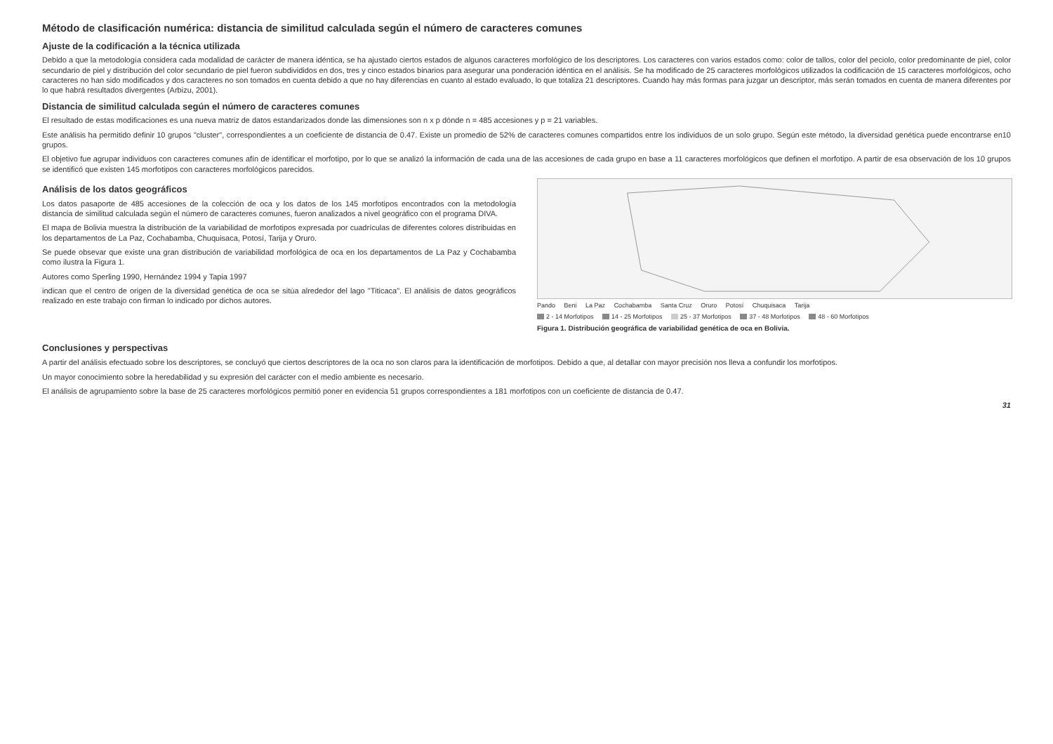Método de clasificación numérica: distancia de similitud calculada según el número de caracteres comunes
Ajuste de la codificación a la técnica utilizada
Debido a que la metodología considera cada modalidad de carácter de manera idéntica, se ha ajustado ciertos estados de algunos caracteres morfológico de los descriptores. Los caracteres con varios estados como: color de tallos, color del peciolo, color predominante de piel, color secundario de piel y distribución del color secundario de piel fueron subdivididos en dos, tres y cinco estados binarios para asegurar una ponderación idéntica en el análisis. Se ha modificado de 25 caracteres morfológicos utilizados la codificación de 15 caracteres morfológicos, ocho caracteres no han sido modificados y dos caracteres no son tomados en cuenta debido a que no hay diferencias en cuanto al estado evaluado, lo que totaliza 21 descriptores. Cuando hay más formas para juzgar un descriptor, más serán tomados en cuenta de manera diferentes por lo que habrá resultados divergentes (Arbizu, 2001).
Distancia de similitud calculada según el número de caracteres comunes
El resultado de estas modificaciones es una nueva matriz de datos estandarizados donde las dimensiones son n x p dónde n = 485 accesiones y p = 21 variables.
Este análisis ha permitido definir 10 grupos "cluster", correspondientes a un coeficiente de distancia de 0.47. Existe un promedio de 52% de caracteres comunes compartidos entre los individuos de un solo grupo. Según este método, la diversidad genética puede encontrarse en10 grupos.
El objetivo fue agrupar individuos con caracteres comunes afín de identificar el morfotipo, por lo que se analizó la información de cada una de las accesiones de cada grupo en base a 11 caracteres morfológicos que definen el morfotipo. A partir de esa observación de los 10 grupos se identificó que existen 145 morfotipos con caracteres morfológicos parecidos.
Análisis de los datos geográficos
Los datos pasaporte de 485 accesiones de la colección de oca y los datos de los 145 morfotipos encontrados con la metodología distancia de similitud calculada según el número de caracteres comunes, fueron analizados a nivel geográfico con el programa DIVA.
El mapa de Bolivia muestra la distribución de la variabilidad de morfotipos expresada por cuadrículas de diferentes colores distribuidas en los departamentos de La Paz, Cochabamba, Chuquisaca, Potosí, Tarija y Oruro.
Se puede obsevar que existe una gran distribución de variabilidad morfológica de oca en los departamentos de La Paz y Cochabamba como ilustra la Figura 1.
Autores como Sperling 1990, Hernández 1994 y Tapia 1997
indican que el centro de origen de la diversidad genética de oca se sitúa alrededor del lago "Titicaca". El análisis de datos geográficos realizado en este trabajo con firman lo indicado por dichos autores.
Pando Beni La Paz Cochabamba Santa Cruz Oruro Potosí Chuquisaca Tarija
2 - 14 Morfotipos 14 - 25 Morfotipos 25 - 37 Morfotipos 37 - 48 Morfotipos 48 - 60 Morfotipos
Figura 1. Distribución geográfica de variabilidad genética de oca en Bolivia.
Conclusiones y perspectivas
A partir del análisis efectuado sobre los descriptores, se concluyó que ciertos descriptores de la oca no son claros para la identificación de morfotipos. Debido a que, al detallar con mayor precisión nos lleva a confundir los morfotipos.
Un mayor conocimiento sobre la heredabilidad y su expresión del carácter con el medio ambiente es necesario.
El análisis de agrupamiento sobre la base de 25 caracteres morfológicos permitió poner en evidencia 51 grupos correspondientes a 181 morfotipos con un coeficiente de distancia de 0.47.
31